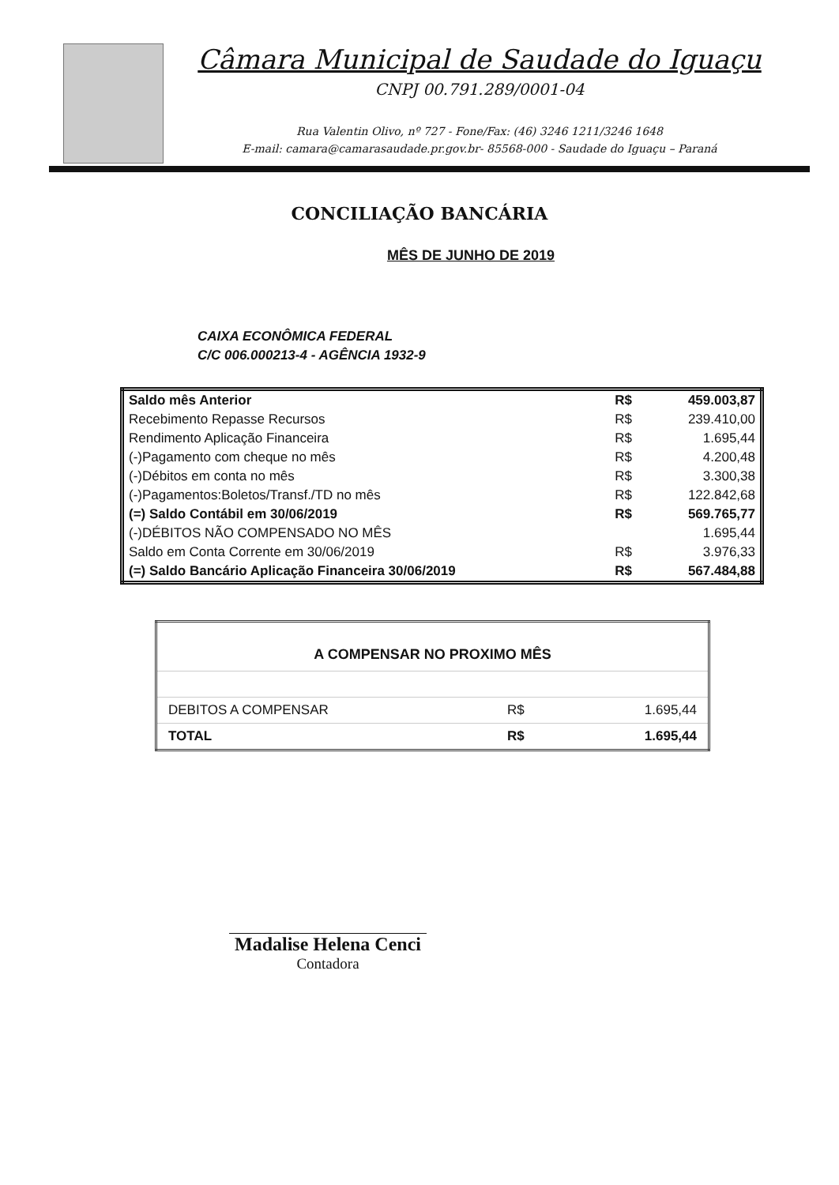Câmara Municipal de Saudade do Iguaçu
CNPJ 00.791.289/0001-04
Rua Valentin Olivo, nº 727 - Fone/Fax: (46) 3246 1211/3246 1648
E-mail: camara@camarasaudade.pr.gov.br- 85568-000 - Saudade do Iguaçu – Paraná
CONCILIAÇÃO BANCÁRIA
MÊS DE JUNHO DE 2019
CAIXA ECONÔMICA FEDERAL
C/C 006.000213-4 - AGÊNCIA 1932-9
| Saldo mês Anterior | R$ | 459.003,87 |
| Recebimento Repasse Recursos | R$ | 239.410,00 |
| Rendimento Aplicação Financeira | R$ | 1.695,44 |
| (-)Pagamento com cheque no mês | R$ | 4.200,48 |
| (-)Débitos em conta no mês | R$ | 3.300,38 |
| (-)Pagamentos:Boletos/Transf./TD no mês | R$ | 122.842,68 |
| (=) Saldo Contábil em 30/06/2019 | R$ | 569.765,77 |
| (-)DÉBITOS NÃO COMPENSADO NO MÊS | | 1.695,44 |
| Saldo em Conta Corrente em 30/06/2019 | R$ | 3.976,33 |
| (=) Saldo Bancário Aplicação Financeira 30/06/2019 | R$ | 567.484,88 |
| A COMPENSAR NO PROXIMO MÊS | | |
| --- | --- | --- |
| DEBITOS A COMPENSAR | R$ | 1.695,44 |
| TOTAL | R$ | 1.695,44 |
Madalise Helena Cenci
Contadora